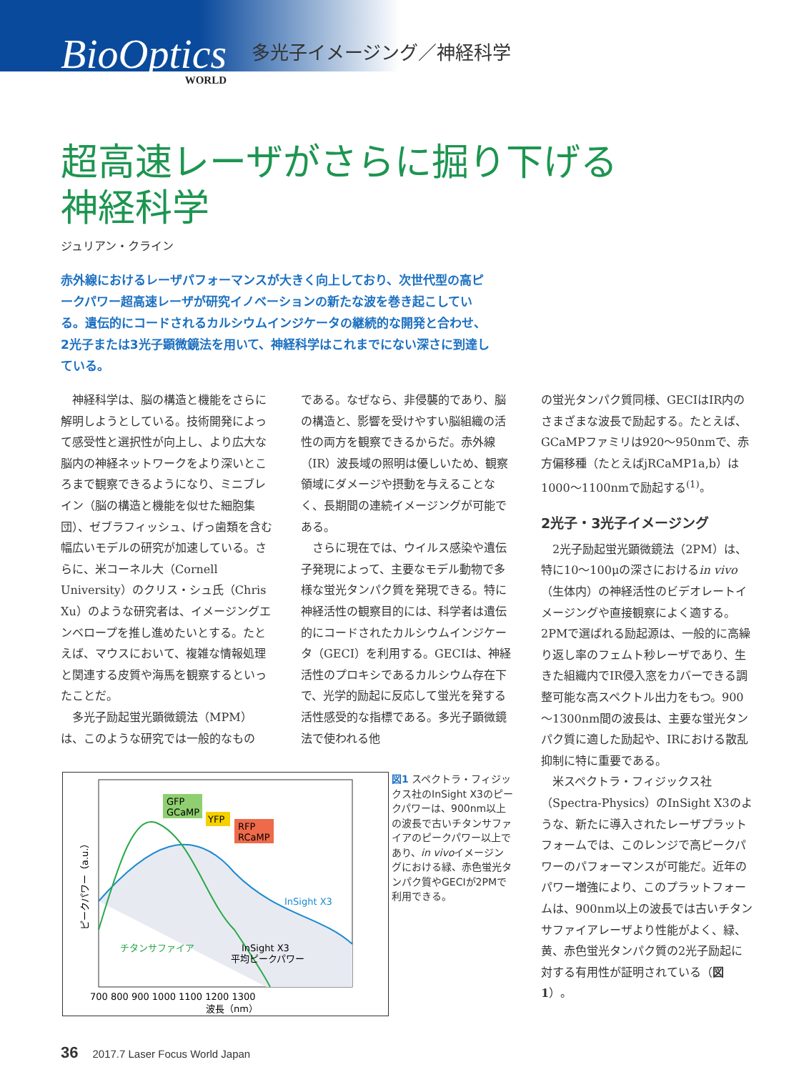BioOptics
WORLD
多光子イメージング／神経科学
超高速レーザがさらに掘り下げる
神経科学
ジュリアン・クライン
赤外線におけるレーザパフォーマンスが大きく向上しており、次世代型の高ピークパワー超高速レーザが研究イノベーションの新たな波を巻き起こしている。遺伝的にコードされるカルシウムインジケータの継続的な開発と合わせ、2光子または3光子顕微鏡法を用いて、神経科学はこれまでにない深さに到達している。
神経科学は、脳の構造と機能をさらに解明しようとしている。技術開発によって感受性と選択性が向上し、より広大な脳内の神経ネットワークをより深いところまで観察できるようになり、ミニブレイン（脳の構造と機能を似せた細胞集団）、ゼブラフィッシュ、げっ歯類を含む幅広いモデルの研究が加速している。さらに、米コーネル大（Cornell University）のクリス・シュ氏（Chris Xu）のような研究者は、イメージングエンベロープを推し進めたいとする。たとえば、マウスにおいて、複雑な情報処理と関連する皮質や海馬を観察するといったことだ。
多光子励起蛍光顕微鏡法（MPM）は、このような研究では一般的なもの
である。なぜなら、非侵襲的であり、脳の構造と、影響を受けやすい脳組織の活性の両方を観察できるからだ。赤外線（IR）波長域の照明は優しいため、観察領域にダメージや摂動を与えることなく、長期間の連続イメージングが可能である。
さらに現在では、ウイルス感染や遺伝子発現によって、主要なモデル動物で多様な蛍光タンパク質を発現できる。特に神経活性の観察目的には、科学者は遺伝的にコードされたカルシウムインジケータ（GECI）を利用する。GECIは、神経活性のプロキシであるカルシウム存在下で、光学的励起に反応して蛍光を発する活性感受的な指標である。多光子顕微鏡法で使われる他
の蛍光タンパク質同様、GECIはIR内のさまざまな波長で励起する。たとえば、GCaMPファミリは920～950nmで、赤方偏移種（たとえばjRCaMP1a,b）は1000～1100nmで励起する<sup>(1)</sup>。
2光子・3光子イメージング
2光子励起蛍光顕微鏡法（2PM）は、特に10～100μの深さにおけるin vivo（生体内）の神経活性のビデオレートイメージングや直接観察によく適する。2PMで選ばれる励起源は、一般的に高繰り返し率のフェムト秒レーザであり、生きた組織内でIR侵入窓をカバーできる調整可能な高スペクトル出力をもつ。900～1300nm間の波長は、主要な蛍光タンパク質に適した励起や、IRにおける散乱抑制に特に重要である。
米スペクトラ・フィジックス社（Spectra-Physics）のInSight X3のような、新たに導入されたレーザプラットフォームでは、このレンジで高ピークパワーのパフォーマンスが可能だ。近年のパワー増強により、このプラットフォームは、900nm以上の波長では古いチタンサファイアレーザより性能がよく、緑、黄、赤色蛍光タンパク質の2光子励起に対する有用性が証明されている（図1）。
GFP
GCaMP
YFP
RFP
RCaMP
InSight X3
チタンサファイア
InSight X3
平均ピークパワー
ピークパワー（a.u.）
700 800 900 1000 1100 1200 1300
波長（nm）
図1 スペクトラ・フィジックス社のInSight X3のピークパワーは、900nm以上の波長で古いチタンサファイアのピークパワー以上であり、in vivoイメージングにおける緑、赤色蛍光タンパク質やGECIが2PMで利用できる。
36 2017.7 Laser Focus World Japan